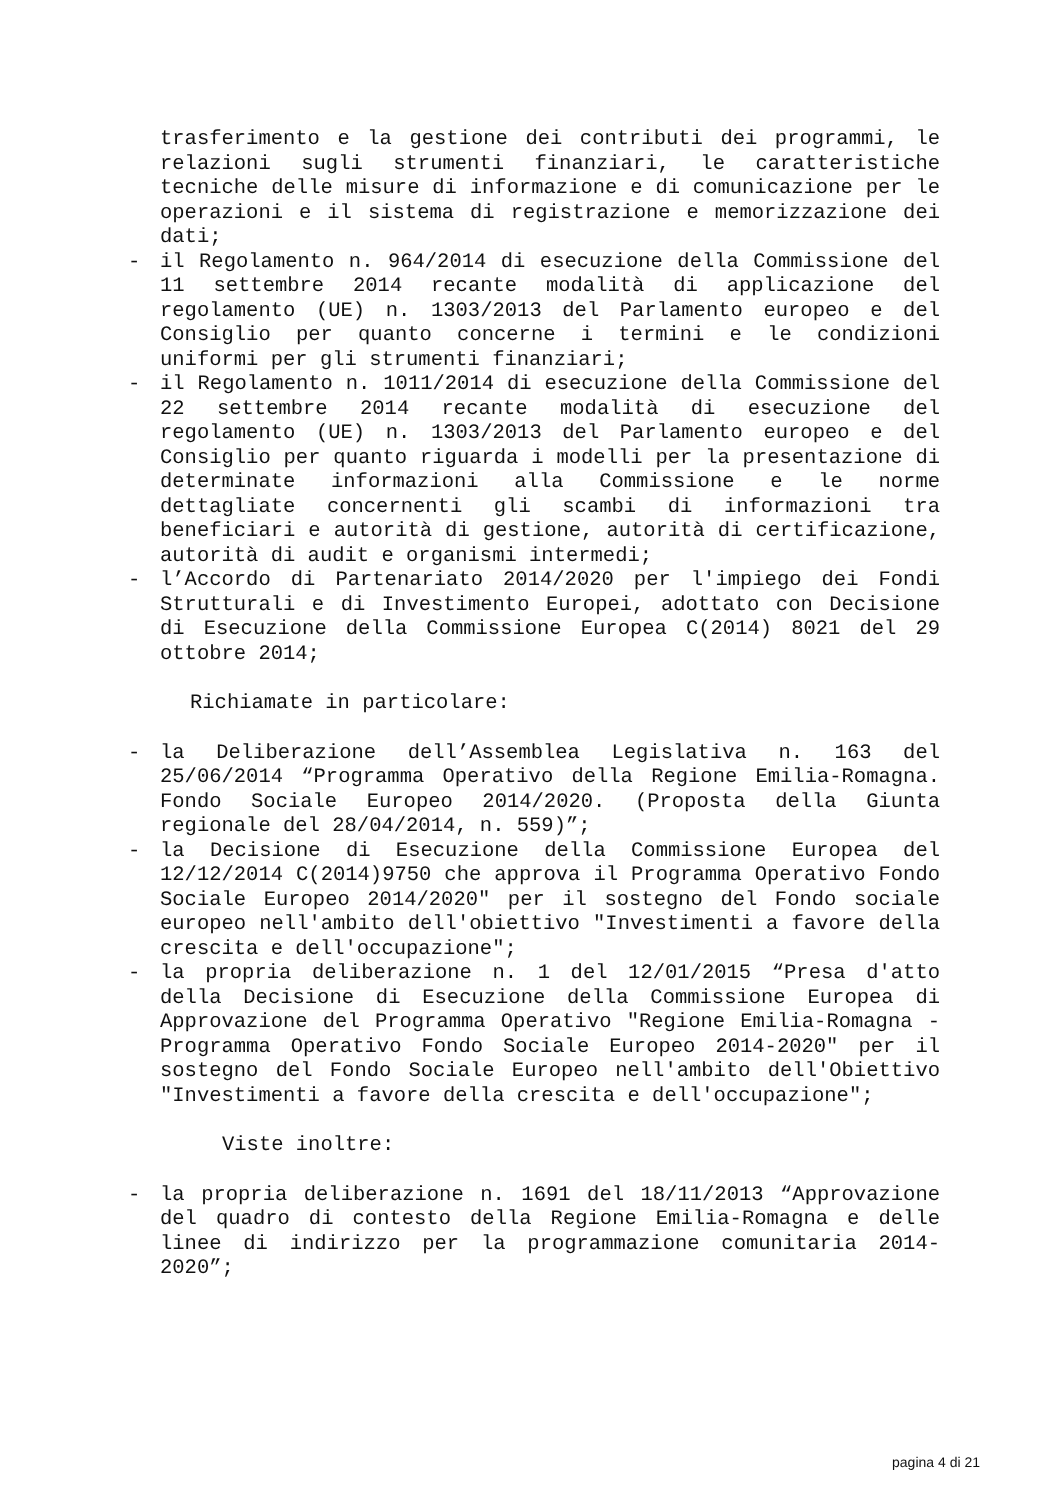trasferimento e la gestione dei contributi dei programmi, le relazioni sugli strumenti finanziari, le caratteristiche tecniche delle misure di informazione e di comunicazione per le operazioni e il sistema di registrazione e memorizzazione dei dati;
- il Regolamento n. 964/2014 di esecuzione della Commissione del 11 settembre 2014 recante modalità di applicazione del regolamento (UE) n. 1303/2013 del Parlamento europeo e del Consiglio per quanto concerne i termini e le condizioni uniformi per gli strumenti finanziari;
- il Regolamento n. 1011/2014 di esecuzione della Commissione del 22 settembre 2014 recante modalità di esecuzione del regolamento (UE) n. 1303/2013 del Parlamento europeo e del Consiglio per quanto riguarda i modelli per la presentazione di determinate informazioni alla Commissione e le norme dettagliate concernenti gli scambi di informazioni tra beneficiari e autorità di gestione, autorità di certificazione, autorità di audit e organismi intermedi;
- l’Accordo di Partenariato 2014/2020 per l'impiego dei Fondi Strutturali e di Investimento Europei, adottato con Decisione di Esecuzione della Commissione Europea C(2014) 8021 del 29 ottobre 2014;
Richiamate in particolare:
- la Deliberazione dell’Assemblea Legislativa n. 163 del 25/06/2014 “Programma Operativo della Regione Emilia-Romagna. Fondo Sociale Europeo 2014/2020. (Proposta della Giunta regionale del 28/04/2014, n. 559)”;
- la Decisione di Esecuzione della Commissione Europea del 12/12/2014 C(2014)9750 che approva il Programma Operativo Fondo Sociale Europeo 2014/2020" per il sostegno del Fondo sociale europeo nell'ambito dell'obiettivo "Investimenti a favore della crescita e dell'occupazione";
- la propria deliberazione n. 1 del 12/01/2015 “Presa d'atto della Decisione di Esecuzione della Commissione Europea di Approvazione del Programma Operativo "Regione Emilia-Romagna - Programma Operativo Fondo Sociale Europeo 2014-2020" per il sostegno del Fondo Sociale Europeo nell'ambito dell'Obiettivo "Investimenti a favore della crescita e dell'occupazione";
Viste inoltre:
- la propria deliberazione n. 1691 del 18/11/2013 “Approvazione del quadro di contesto della Regione Emilia-Romagna e delle linee di indirizzo per la programmazione comunitaria 2014-2020”;
pagina 4 di 21